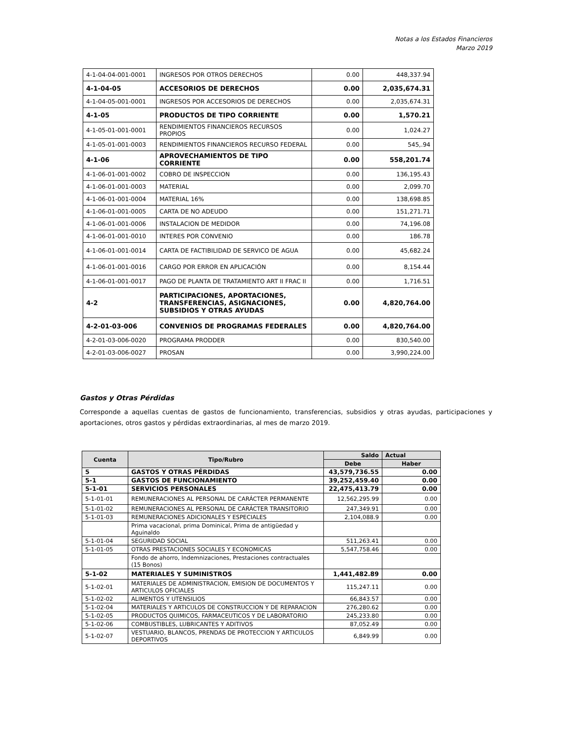Notas a los Estados Financieros
Marzo 2019
| 4-1-04-04-001-0001 | INGRESOS POR OTROS DERECHOS | 0.00 | 448,337.94 |
| 4-1-04-05 | ACCESORIOS DE DERECHOS | 0.00 | 2,035,674.31 |
| 4-1-04-05-001-0001 | INGRESOS POR ACCESORIOS DE DERECHOS | 0.00 | 2,035,674.31 |
| 4-1-05 | PRODUCTOS DE TIPO CORRIENTE | 0.00 | 1,570.21 |
| 4-1-05-01-001-0001 | RENDIMIENTOS FINANCIEROS RECURSOS PROPIOS | 0.00 | 1,024.27 |
| 4-1-05-01-001-0003 | RENDIMIENTOS FINANCIEROS RECURSO FEDERAL | 0.00 | 545,.94 |
| 4-1-06 | APROVECHAMIENTOS DE TIPO CORRIENTE | 0.00 | 558,201.74 |
| 4-1-06-01-001-0002 | COBRO DE INSPECCION | 0.00 | 136,195.43 |
| 4-1-06-01-001-0003 | MATERIAL | 0.00 | 2,099.70 |
| 4-1-06-01-001-0004 | MATERIAL 16% | 0.00 | 138,698.85 |
| 4-1-06-01-001-0005 | CARTA DE NO ADEUDO | 0.00 | 151,271.71 |
| 4-1-06-01-001-0006 | INSTALACION DE MEDIDOR | 0.00 | 74,196.08 |
| 4-1-06-01-001-0010 | INTERES POR CONVENIO | 0.00 | 186.78 |
| 4-1-06-01-001-0014 | CARTA DE FACTIBILIDAD DE SERVICO DE AGUA | 0.00 | 45,682.24 |
| 4-1-06-01-001-0016 | CARGO POR ERROR EN APLICACIÓN | 0.00 | 8,154.44 |
| 4-1-06-01-001-0017 | PAGO DE PLANTA DE TRATAMIENTO ART II FRAC II | 0.00 | 1,716.51 |
| 4-2 | PARTICIPACIONES, APORTACIONES, TRANSFERENCIAS, ASIGNACIONES, SUBSIDIOS Y OTRAS AYUDAS | 0.00 | 4,820,764.00 |
| 4-2-01-03-006 | CONVENIOS DE PROGRAMAS FEDERALES | 0.00 | 4,820,764.00 |
| 4-2-01-03-006-0020 | PROGRAMA PRODDER | 0.00 | 830,540.00 |
| 4-2-01-03-006-0027 | PROSAN | 0.00 | 3,990,224.00 |
Gastos y Otras Pérdidas
Corresponde a aquellas cuentas de gastos de funcionamiento, transferencias, subsidios y otras ayudas, participaciones y aportaciones, otros gastos y pérdidas extraordinarias, al mes de marzo 2019.
| Cuenta | Tipo/Rubro | Saldo | Actual |
| --- | --- | --- | --- |
| | | Debe | Haber |
| 5 | GASTOS Y OTRAS PÉRDIDAS | 43,579,736.55 | 0.00 |
| 5-1 | GASTOS DE FUNCIONAMIENTO | 39,252,459.40 | 0.00 |
| 5-1-01 | SERVICIOS PERSONALES | 22,475,413.79 | 0.00 |
| 5-1-01-01 | REMUNERACIONES AL PERSONAL DE CARÁCTER PERMANENTE | 12,562,295.99 | 0.00 |
| 5-1-01-02 | REMUNERACIONES AL PERSONAL DE CARÁCTER TRANSITORIO | 247,349.91 | 0.00 |
| 5-1-01-03 | REMUNERACIONES ADICIONALES Y ESPECIALES | 2,104,088.9 | 0.00 |
| | Prima vacacional, prima Dominical, Prima de antigüedad y Aguinaldo | | |
| 5-1-01-04 | SEGURIDAD SOCIAL | 511,263.41 | 0.00 |
| 5-1-01-05 | OTRAS PRESTACIONES SOCIALES Y ECONOMICAS | 5,547,758.46 | 0.00 |
| | Fondo de ahorro, Indemnizaciones, Prestaciones contractuales (15 Bonos) | | |
| 5-1-02 | MATERIALES Y SUMINISTROS | 1,441,482.89 | 0.00 |
| 5-1-02-01 | MATERIALES DE ADMINISTRACION, EMISION DE DOCUMENTOS Y ARTICULOS OFICIALES | 115,247.11 | 0.00 |
| 5-1-02-02 | ALIMENTOS Y UTENSILIOS | 66,843.57 | 0.00 |
| 5-1-02-04 | MATERIALES Y ARTICULOS DE CONSTRUCCION Y DE REPARACION | 276,280.62 | 0.00 |
| 5-1-02-05 | PRODUCTOS QUIMICOS, FARMACEUTICOS Y DE LABORATORIO | 245,233.80 | 0.00 |
| 5-1-02-06 | COMBUSTIBLES, LUBRICANTES Y ADITIVOS | 87,052.49 | 0.00 |
| 5-1-02-07 | VESTUARIO, BLANCOS, PRENDAS DE PROTECCION Y ARTICULOS DEPORTIVOS | 6,849.99 | 0.00 |